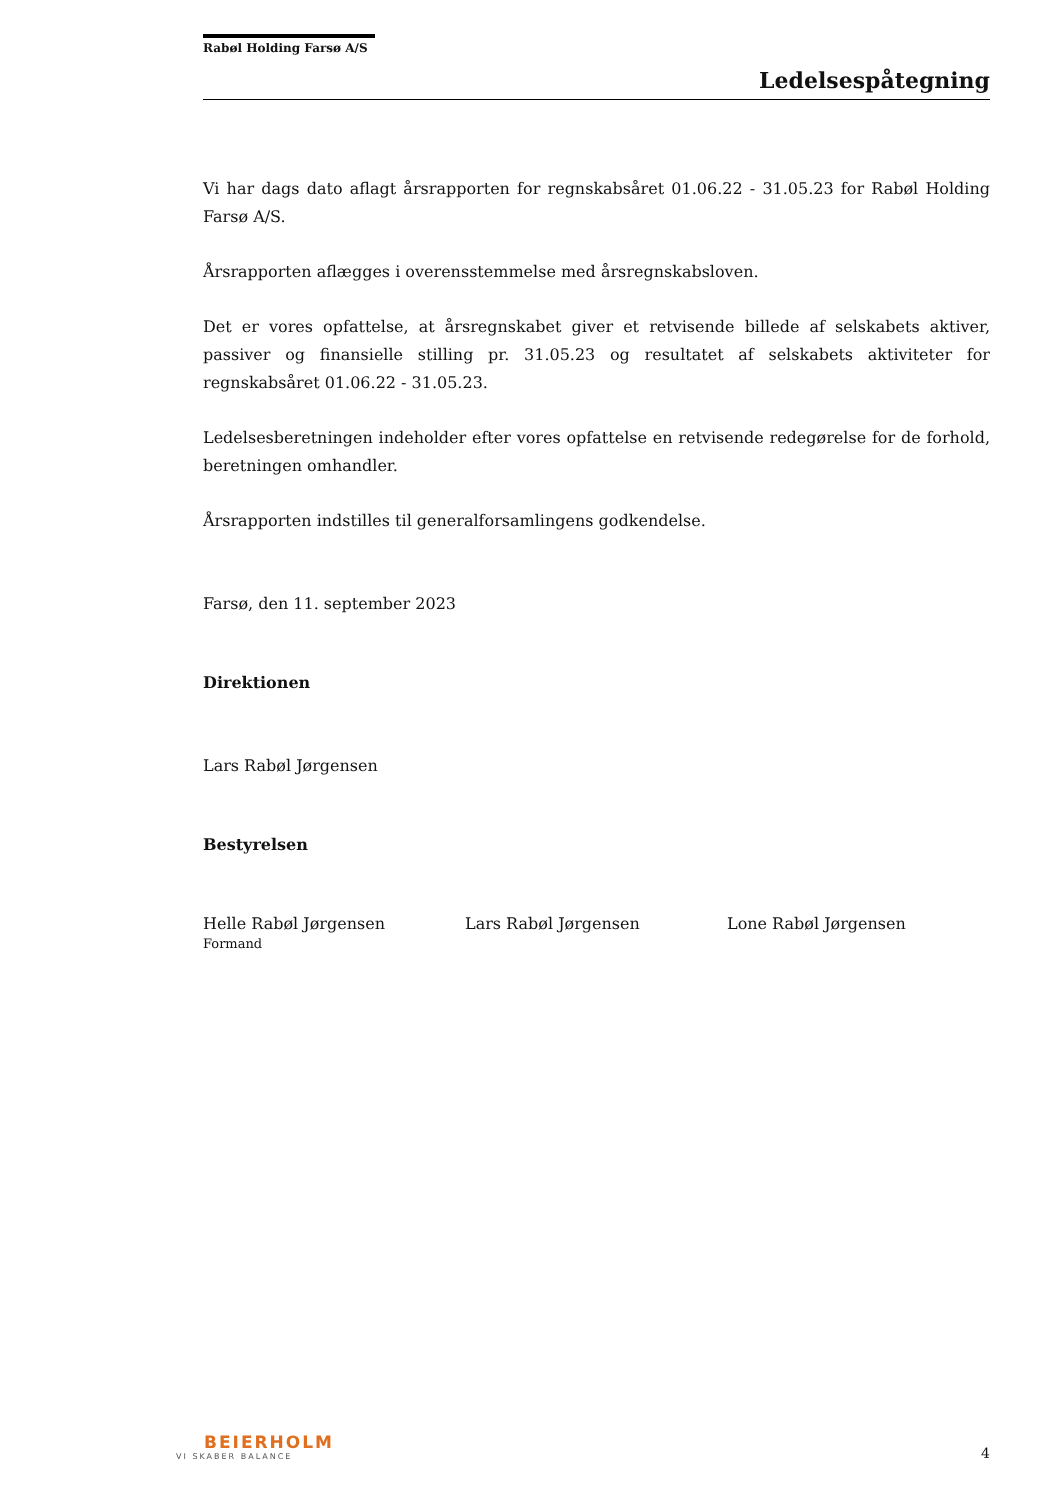Rabøl Holding Farsø A/S
Ledelsespåtegning
Vi har dags dato aflagt årsrapporten for regnskabsåret 01.06.22 - 31.05.23 for Rabøl Holding Farsø A/S.
Årsrapporten aflægges i overensstemmelse med årsregnskabsloven.
Det er vores opfattelse, at årsregnskabet giver et retvisende billede af selskabets aktiver, passiver og finansielle stilling pr. 31.05.23 og resultatet af selskabets aktiviteter for regnskabsåret 01.06.22 - 31.05.23.
Ledelsesberetningen indeholder efter vores opfattelse en retvisende redegørelse for de forhold, beretningen omhandler.
Årsrapporten indstilles til generalforsamlingens godkendelse.
Farsø, den 11. september 2023
Direktionen
Lars Rabøl Jørgensen
Bestyrelsen
Helle Rabøl Jørgensen
Formand
Lars Rabøl Jørgensen Lone Rabøl Jørgensen
BEIERHOLM
VI SKABER BALANCE
4